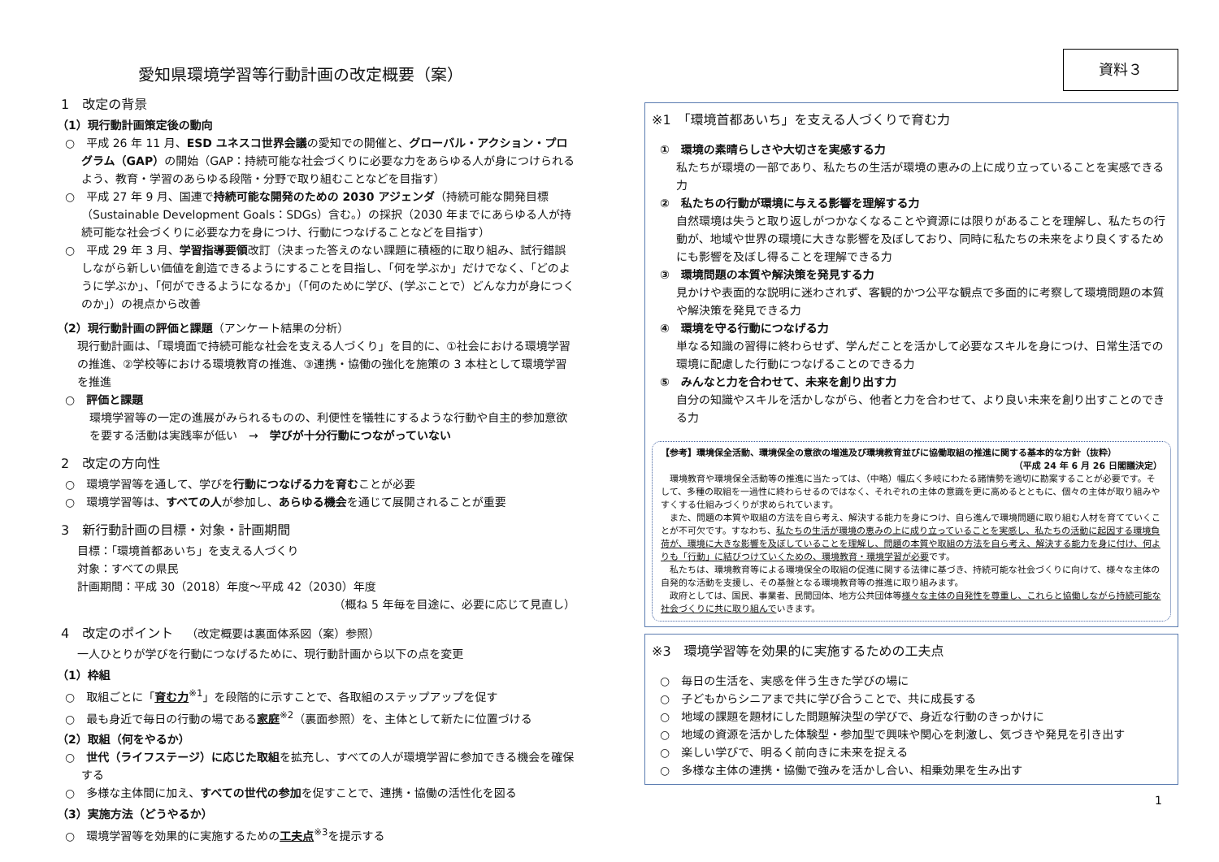愛知県環境学習等行動計画の改定概要（案）
1　改定の背景
（1）現行動計画策定後の動向
○　平成 26 年 11 月、ESD ユネスコ世界会議の愛知での開催と、グローバル・アクション・プログラム（GAP）の開始（GAP：持続可能な社会づくりに必要な力をあらゆる人が身につけられるよう、教育・学習のあらゆる段階・分野で取り組むことなどを目指す）
○　平成 27 年 9 月、国連で持続可能な開発のための 2030 アジェンダ（持続可能な開発目標（Sustainable Development Goals：SDGs）含む。）の採択（2030 年までにあらゆる人が持続可能な社会づくりに必要な力を身につけ、行動につなげることなどを目指す）
○　平成 29 年 3 月、学習指導要領改訂（決まった答えのない課題に積極的に取り組み、試行錯誤しながら新しい価値を創造できるようにすることを目指し、「何を学ぶか」だけでなく、「どのように学ぶか」、「何ができるようになるか」（「何のために学び、(学ぶことで）どんな力が身につくのか」）の視点から改善
（2）現行動計画の評価と課題（アンケート結果の分析）
現行動計画は、「環境面で持続可能な社会を支える人づくり」を目的に、①社会における環境学習の推進、②学校等における環境教育の推進、③連携・協働の強化を施策の 3 本柱として環境学習を推進
○　評価と課題
環境学習等の一定の進展がみられるものの、利便性を犠牲にするような行動や自主的参加意欲を要する活動は実践率が低い　→　学びが十分行動につながっていない
2　改定の方向性
○　環境学習等を通して、学びを行動につなげる力を育むことが必要
○　環境学習等は、すべての人が参加し、あらゆる機会を通じて展開されることが重要
3　新行動計画の目標・対象・計画期間
目標：「環境首都あいち」を支える人づくり
対象：すべての県民
計画期間：平成 30（2018）年度～平成 42（2030）年度
（概ね 5 年毎を目途に、必要に応じて見直し）
4　改定のポイント　（改定概要は裏面体系図（案）参照）
一人ひとりが学びを行動につなげるために、現行動計画から以下の点を変更
（1）枠組
○　取組ごとに「育む力<sup>※1</sup>」を段階的に示すことで、各取組のステップアップを促す
○　最も身近で毎日の行動の場である家庭<sup>※2</sup>（裏面参照）を、主体として新たに位置づける
（2）取組（何をやるか）
○　世代（ライフステージ）に応じた取組を拡充し、すべての人が環境学習に参加できる機会を確保する
○　多様な主体間に加え、すべての世代の参加を促すことで、連携・協働の活性化を図る
（3）実施方法（どうやるか）
○　環境学習等を効果的に実施するための工夫点<sup>※3</sup>を提示する
資料３
※1　「環境首都あいち」を支える人づくりで育む力
①　環境の素晴らしさや大切さを実感する力
私たちが環境の一部であり、私たちの生活が環境の恵みの上に成り立っていることを実感できる力
②　私たちの行動が環境に与える影響を理解する力
自然環境は失うと取り返しがつかなくなることや資源には限りがあることを理解し、私たちの行動が、地域や世界の環境に大きな影響を及ぼしており、同時に私たちの未来をより良くするためにも影響を及ぼし得ることを理解できる力
③　環境問題の本質や解決策を発見する力
見かけや表面的な説明に迷わされず、客観的かつ公平な観点で多面的に考察して環境問題の本質や解決策を発見できる力
④　環境を守る行動につなげる力
単なる知識の習得に終わらせず、学んだことを活かして必要なスキルを身につけ、日常生活での環境に配慮した行動につなげることのできる力
⑤　みんなと力を合わせて、未来を創り出す力
自分の知識やスキルを活かしながら、他者と力を合わせて、より良い未来を創り出すことのできる力
【参考】環境保全活動、環境保全の意欲の増進及び環境教育並びに協働取組の推進に関する基本的な方針（抜粋）
（平成 24 年 6 月 26 日閣議決定）
　環境教育や環境保全活動等の推進に当たっては、（中略）幅広く多岐にわたる諸情勢を適切に勘案することが必要です。そして、多種の取組を一過性に終わらせるのではなく、それぞれの主体の意識を更に高めるとともに、個々の主体が取り組みやすくする仕組みづくりが求められています。
　また、問題の本質や取組の方法を自ら考え、解決する能力を身につけ、自ら進んで環境問題に取り組む人材を育てていくことが不可欠です。すなわち、私たちの生活が環境の恵みの上に成り立っていることを実感し、私たちの活動に起因する環境負荷が、環境に大きな影響を及ぼしていることを理解し、問題の本質や取組の方法を自ら考え、解決する能力を身に付け、何よりも「行動」に結びつけていくための、環境教育・環境学習が必要です。
　私たちは、環境教育等による環境保全の取組の促進に関する法律に基づき、持続可能な社会づくりに向けて、様々な主体の自発的な活動を支援し、その基盤となる環境教育等の推進に取り組みます。
　政府としては、国民、事業者、民間団体、地方公共団体等様々な主体の自発性を尊重し、これらと協働しながら持続可能な社会づくりに共に取り組んでいきます。
※3　環境学習等を効果的に実施するための工夫点
○　毎日の生活を、実感を伴う生きた学びの場に
○　子どもからシニアまで共に学び合うことで、共に成長する
○　地域の課題を題材にした問題解決型の学びで、身近な行動のきっかけに
○　地域の資源を活かした体験型・参加型で興味や関心を刺激し、気づきや発見を引き出す
○　楽しい学びで、明るく前向きに未来を捉える
○　多様な主体の連携・協働で強みを活かし合い、相乗効果を生み出す
1